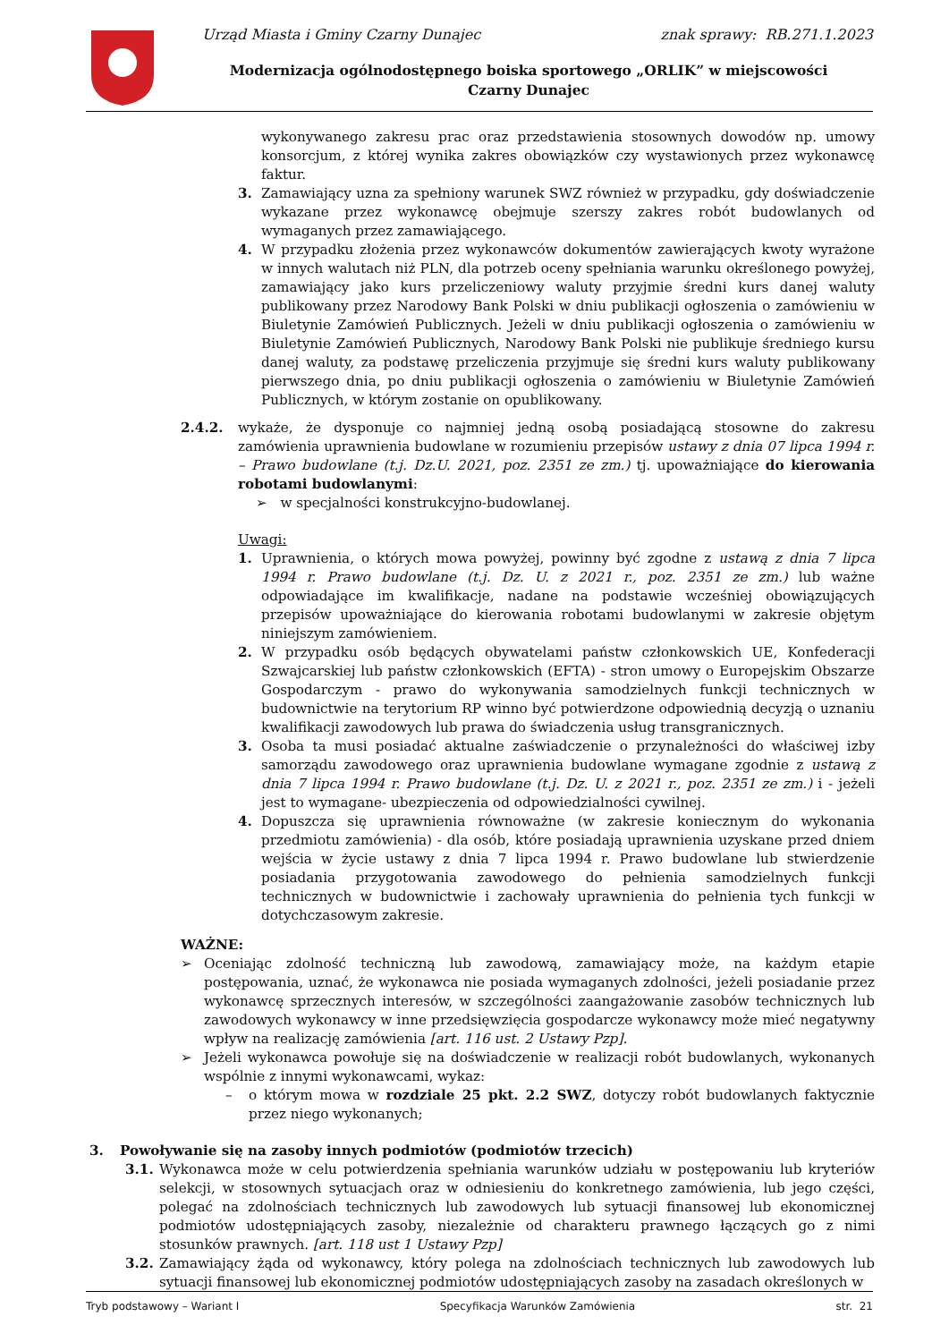Urząd Miasta i Gminy Czarny Dunajec znak sprawy: RB.271.1.2023
Modernizacja ogólnodostępnego boiska sportowego „ORLIK” w miejscowości Czarny Dunajec
wykonywanego zakresu prac oraz przedstawienia stosownych dowodów np. umowy konsorcjum, z której wynika zakres obowiązków czy wystawionych przez wykonawcę faktur.
3. Zamawiający uzna za spełniony warunek SWZ również w przypadku, gdy doświadczenie wykazane przez wykonawcę obejmuje szerszy zakres robót budowlanych od wymaganych przez zamawiającego.
4. W przypadku złożenia przez wykonawców dokumentów zawierających kwoty wyrażone w innych walutach niż PLN, dla potrzeb oceny spełniania warunku określonego powyżej, zamawiający jako kurs przeliczeniowy waluty przyjmie średni kurs danej waluty publikowany przez Narodowy Bank Polski w dniu publikacji ogłoszenia o zamówieniu w Biuletynie Zamówień Publicznych. Jeżeli w dniu publikacji ogłoszenia o zamówieniu w Biuletynie Zamówień Publicznych, Narodowy Bank Polski nie publikuje średniego kursu danej waluty, za podstawę przeliczenia przyjmuje się średni kurs waluty publikowany pierwszego dnia, po dniu publikacji ogłoszenia o zamówieniu w Biuletynie Zamówień Publicznych, w którym zostanie on opublikowany.
2.4.2. wykaże, że dysponuje co najmniej jedną osobą posiadającą stosowne do zakresu zamówienia uprawnienia budowlane w rozumieniu przepisów ustawy z dnia 07 lipca 1994 r. – Prawo budowlane (t.j. Dz.U. 2021, poz. 2351 ze zm.) tj. upoważniające do kierowania robotami budowlanymi:
➢ w specjalności konstrukcyjno-budowlanej.
Uwagi:
1. Uprawnienia, o których mowa powyżej, powinny być zgodne z ustawą z dnia 7 lipca 1994 r. Prawo budowlane (t.j. Dz. U. z 2021 r., poz. 2351 ze zm.) lub ważne odpowiadające im kwalifikacje, nadane na podstawie wcześniej obowiązujących przepisów upoważniające do kierowania robotami budowlanymi w zakresie objętym niniejszym zamówieniem.
2. W przypadku osób będących obywatelami państw członkowskich UE, Konfederacji Szwajcarskiej lub państw członkowskich (EFTA) - stron umowy o Europejskim Obszarze Gospodarczym - prawo do wykonywania samodzielnych funkcji technicznych w budownictwie na terytorium RP winno być potwierdzone odpowiednią decyzją o uznaniu kwalifikacji zawodowych lub prawa do świadczenia usług transgranicznych.
3. Osoba ta musi posiadać aktualne zaświadczenie o przynależności do właściwej izby samorządu zawodowego oraz uprawnienia budowlane wymagane zgodnie z ustawą z dnia 7 lipca 1994 r. Prawo budowlane (t.j. Dz. U. z 2021 r., poz. 2351 ze zm.) i - jeżeli jest to wymagane- ubezpieczenia od odpowiedzialności cywilnej.
4. Dopuszcza się uprawnienia równoważne (w zakresie koniecznym do wykonania przedmiotu zamówienia) - dla osób, które posiadają uprawnienia uzyskane przed dniem wejścia w życie ustawy z dnia 7 lipca 1994 r. Prawo budowlane lub stwierdzenie posiadania przygotowania zawodowego do pełnienia samodzielnych funkcji technicznych w budownictwie i zachowały uprawnienia do pełnienia tych funkcji w dotychczasowym zakresie.
WAŻNE:
➢ Oceniając zdolność techniczną lub zawodową, zamawiający może, na każdym etapie postępowania, uznać, że wykonawca nie posiada wymaganych zdolności, jeżeli posiadanie przez wykonawcę sprzecznych interesów, w szczególności zaangażowanie zasobów technicznych lub zawodowych wykonawcy w inne przedsięwzięcia gospodarcze wykonawcy może mieć negatywny wpływ na realizację zamówienia [art. 116 ust. 2 Ustawy Pzp].
➢ Jeżeli wykonawca powołuje się na doświadczenie w realizacji robót budowlanych, wykonanych wspólnie z innymi wykonawcami, wykaz:
– o którym mowa w rozdziale 25 pkt. 2.2 SWZ, dotyczy robót budowlanych faktycznie przez niego wykonanych;
3. Powoływanie się na zasoby innych podmiotów (podmiotów trzecich)
3.1. Wykonawca może w celu potwierdzenia spełniania warunków udziału w postępowaniu lub kryteriów selekcji, w stosownych sytuacjach oraz w odniesieniu do konkretnego zamówienia, lub jego części, polegać na zdolnościach technicznych lub zawodowych lub sytuacji finansowej lub ekonomicznej podmiotów udostępniających zasoby, niezależnie od charakteru prawnego łączących go z nimi stosunków prawnych. [art. 118 ust 1 Ustawy Pzp]
3.2. Zamawiający żąda od wykonawcy, który polega na zdolnościach technicznych lub zawodowych lub sytuacji finansowej lub ekonomicznej podmiotów udostępniających zasoby na zasadach określonych w
Tryb podstawowy – Wariant I Specyfikacja Warunków Zamówienia str. 21